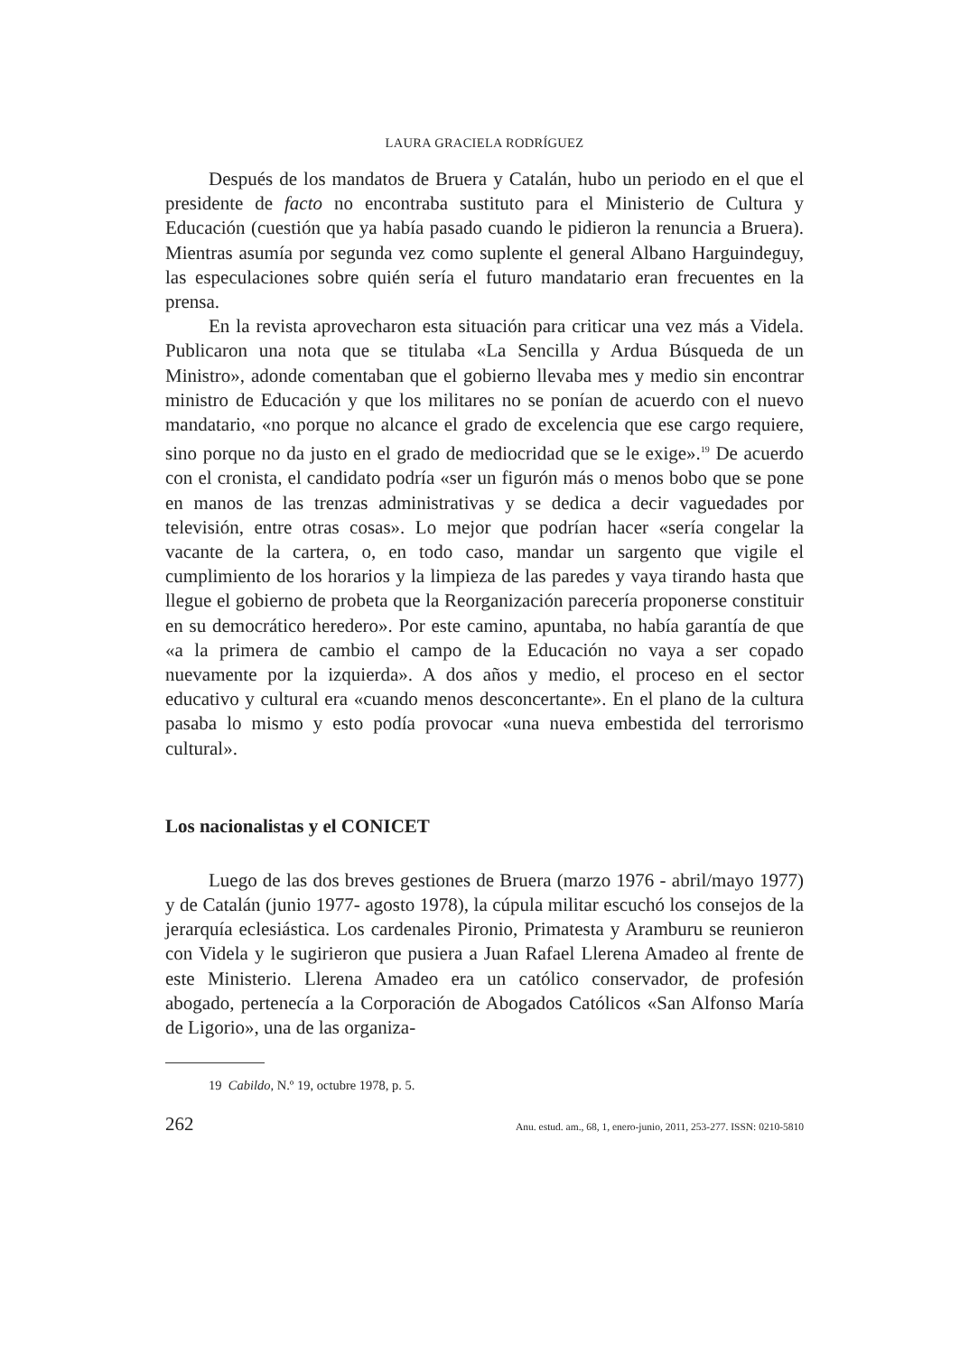LAURA GRACIELA RODRÍGUEZ
Después de los mandatos de Bruera y Catalán, hubo un periodo en el que el presidente de facto no encontraba sustituto para el Ministerio de Cultura y Educación (cuestión que ya había pasado cuando le pidieron la renuncia a Bruera). Mientras asumía por segunda vez como suplente el general Albano Harguindeguy, las especulaciones sobre quién sería el futuro mandatario eran frecuentes en la prensa.
En la revista aprovecharon esta situación para criticar una vez más a Videla. Publicaron una nota que se titulaba «La Sencilla y Ardua Búsqueda de un Ministro», adonde comentaban que el gobierno llevaba mes y medio sin encontrar ministro de Educación y que los militares no se ponían de acuerdo con el nuevo mandatario, «no porque no alcance el grado de excelencia que ese cargo requiere, sino porque no da justo en el grado de mediocridad que se le exige».<sup>19</sup> De acuerdo con el cronista, el candidato podría «ser un figurón más o menos bobo que se pone en manos de las trenzas administrativas y se dedica a decir vaguedades por televisión, entre otras cosas». Lo mejor que podrían hacer «sería congelar la vacante de la cartera, o, en todo caso, mandar un sargento que vigile el cumplimiento de los horarios y la limpieza de las paredes y vaya tirando hasta que llegue el gobierno de probeta que la Reorganización parecería proponerse constituir en su democrático heredero». Por este camino, apuntaba, no había garantía de que «a la primera de cambio el campo de la Educación no vaya a ser copado nuevamente por la izquierda». A dos años y medio, el proceso en el sector educativo y cultural era «cuando menos desconcertante». En el plano de la cultura pasaba lo mismo y esto podía provocar «una nueva embestida del terrorismo cultural».
Los nacionalistas y el CONICET
Luego de las dos breves gestiones de Bruera (marzo 1976 - abril/mayo 1977) y de Catalán (junio 1977- agosto 1978), la cúpula militar escuchó los consejos de la jerarquía eclesiástica. Los cardenales Pironio, Primatesta y Aramburu se reunieron con Videla y le sugirieron que pusiera a Juan Rafael Llerena Amadeo al frente de este Ministerio. Llerena Amadeo era un católico conservador, de profesión abogado, pertenecía a la Corporación de Abogados Católicos «San Alfonso María de Ligorio», una de las organiza-
19 Cabildo, N.º 19, octubre 1978, p. 5.
262 Anu. estud. am., 68, 1, enero-junio, 2011, 253-277. ISSN: 0210-5810